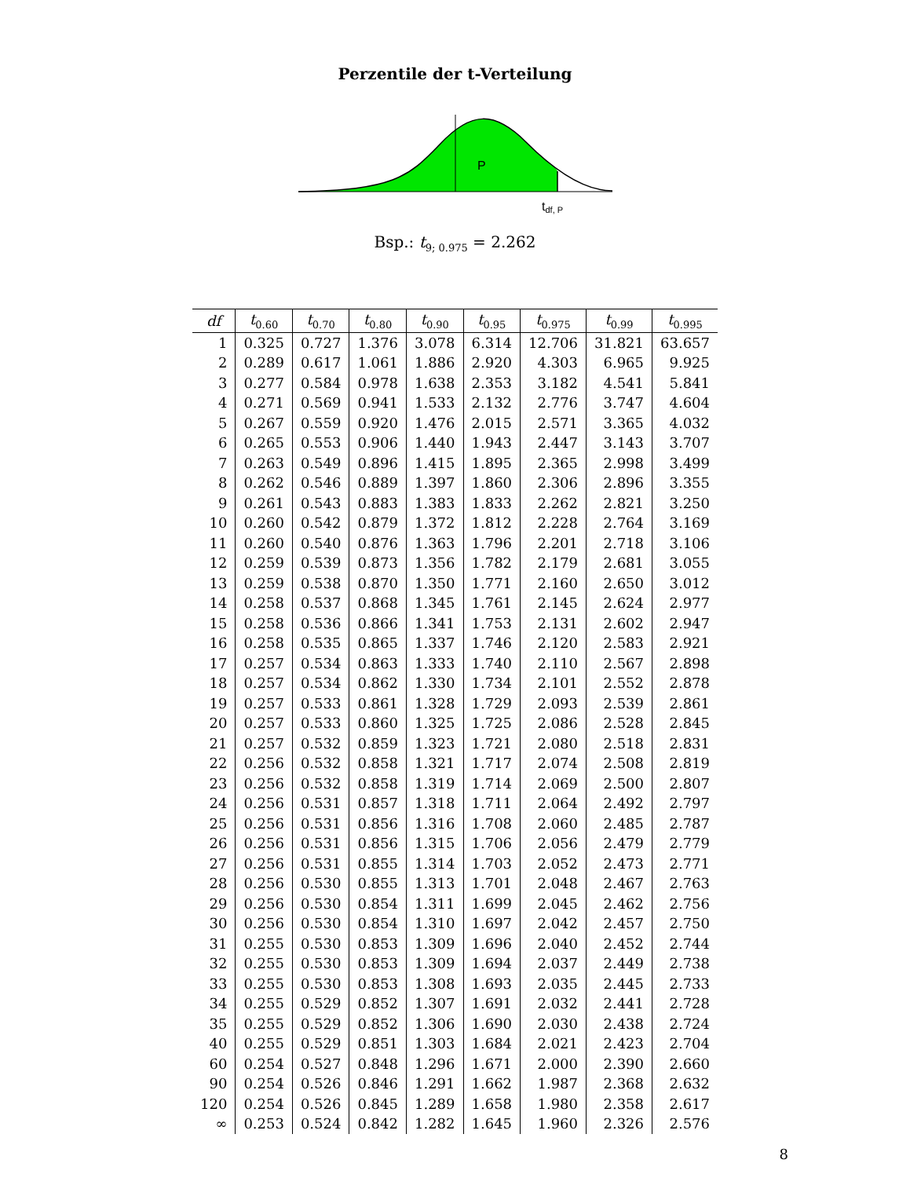Perzentile der t-Verteilung
P
tdf, P
Bsp.: t<sub>9; 0.975</sub> = 2.262
| df | t<sub>0.60</sub> | t<sub>0.70</sub> | t<sub>0.80</sub> | t<sub>0.90</sub> | t<sub>0.95</sub> | t<sub>0.975</sub> | t<sub>0.99</sub> | t<sub>0.995</sub> |
| --- | --- | --- | --- | --- | --- | --- | --- | --- |
| 1 | 0.325 | 0.727 | 1.376 | 3.078 | 6.314 | 12.706 | 31.821 | 63.657 |
| 2 | 0.289 | 0.617 | 1.061 | 1.886 | 2.920 | 4.303 | 6.965 | 9.925 |
| 3 | 0.277 | 0.584 | 0.978 | 1.638 | 2.353 | 3.182 | 4.541 | 5.841 |
| 4 | 0.271 | 0.569 | 0.941 | 1.533 | 2.132 | 2.776 | 3.747 | 4.604 |
| 5 | 0.267 | 0.559 | 0.920 | 1.476 | 2.015 | 2.571 | 3.365 | 4.032 |
| 6 | 0.265 | 0.553 | 0.906 | 1.440 | 1.943 | 2.447 | 3.143 | 3.707 |
| 7 | 0.263 | 0.549 | 0.896 | 1.415 | 1.895 | 2.365 | 2.998 | 3.499 |
| 8 | 0.262 | 0.546 | 0.889 | 1.397 | 1.860 | 2.306 | 2.896 | 3.355 |
| 9 | 0.261 | 0.543 | 0.883 | 1.383 | 1.833 | 2.262 | 2.821 | 3.250 |
| 10 | 0.260 | 0.542 | 0.879 | 1.372 | 1.812 | 2.228 | 2.764 | 3.169 |
| 11 | 0.260 | 0.540 | 0.876 | 1.363 | 1.796 | 2.201 | 2.718 | 3.106 |
| 12 | 0.259 | 0.539 | 0.873 | 1.356 | 1.782 | 2.179 | 2.681 | 3.055 |
| 13 | 0.259 | 0.538 | 0.870 | 1.350 | 1.771 | 2.160 | 2.650 | 3.012 |
| 14 | 0.258 | 0.537 | 0.868 | 1.345 | 1.761 | 2.145 | 2.624 | 2.977 |
| 15 | 0.258 | 0.536 | 0.866 | 1.341 | 1.753 | 2.131 | 2.602 | 2.947 |
| 16 | 0.258 | 0.535 | 0.865 | 1.337 | 1.746 | 2.120 | 2.583 | 2.921 |
| 17 | 0.257 | 0.534 | 0.863 | 1.333 | 1.740 | 2.110 | 2.567 | 2.898 |
| 18 | 0.257 | 0.534 | 0.862 | 1.330 | 1.734 | 2.101 | 2.552 | 2.878 |
| 19 | 0.257 | 0.533 | 0.861 | 1.328 | 1.729 | 2.093 | 2.539 | 2.861 |
| 20 | 0.257 | 0.533 | 0.860 | 1.325 | 1.725 | 2.086 | 2.528 | 2.845 |
| 21 | 0.257 | 0.532 | 0.859 | 1.323 | 1.721 | 2.080 | 2.518 | 2.831 |
| 22 | 0.256 | 0.532 | 0.858 | 1.321 | 1.717 | 2.074 | 2.508 | 2.819 |
| 23 | 0.256 | 0.532 | 0.858 | 1.319 | 1.714 | 2.069 | 2.500 | 2.807 |
| 24 | 0.256 | 0.531 | 0.857 | 1.318 | 1.711 | 2.064 | 2.492 | 2.797 |
| 25 | 0.256 | 0.531 | 0.856 | 1.316 | 1.708 | 2.060 | 2.485 | 2.787 |
| 26 | 0.256 | 0.531 | 0.856 | 1.315 | 1.706 | 2.056 | 2.479 | 2.779 |
| 27 | 0.256 | 0.531 | 0.855 | 1.314 | 1.703 | 2.052 | 2.473 | 2.771 |
| 28 | 0.256 | 0.530 | 0.855 | 1.313 | 1.701 | 2.048 | 2.467 | 2.763 |
| 29 | 0.256 | 0.530 | 0.854 | 1.311 | 1.699 | 2.045 | 2.462 | 2.756 |
| 30 | 0.256 | 0.530 | 0.854 | 1.310 | 1.697 | 2.042 | 2.457 | 2.750 |
| 31 | 0.255 | 0.530 | 0.853 | 1.309 | 1.696 | 2.040 | 2.452 | 2.744 |
| 32 | 0.255 | 0.530 | 0.853 | 1.309 | 1.694 | 2.037 | 2.449 | 2.738 |
| 33 | 0.255 | 0.530 | 0.853 | 1.308 | 1.693 | 2.035 | 2.445 | 2.733 |
| 34 | 0.255 | 0.529 | 0.852 | 1.307 | 1.691 | 2.032 | 2.441 | 2.728 |
| 35 | 0.255 | 0.529 | 0.852 | 1.306 | 1.690 | 2.030 | 2.438 | 2.724 |
| 40 | 0.255 | 0.529 | 0.851 | 1.303 | 1.684 | 2.021 | 2.423 | 2.704 |
| 60 | 0.254 | 0.527 | 0.848 | 1.296 | 1.671 | 2.000 | 2.390 | 2.660 |
| 90 | 0.254 | 0.526 | 0.846 | 1.291 | 1.662 | 1.987 | 2.368 | 2.632 |
| 120 | 0.254 | 0.526 | 0.845 | 1.289 | 1.658 | 1.980 | 2.358 | 2.617 |
| ∞ | 0.253 | 0.524 | 0.842 | 1.282 | 1.645 | 1.960 | 2.326 | 2.576 |
8